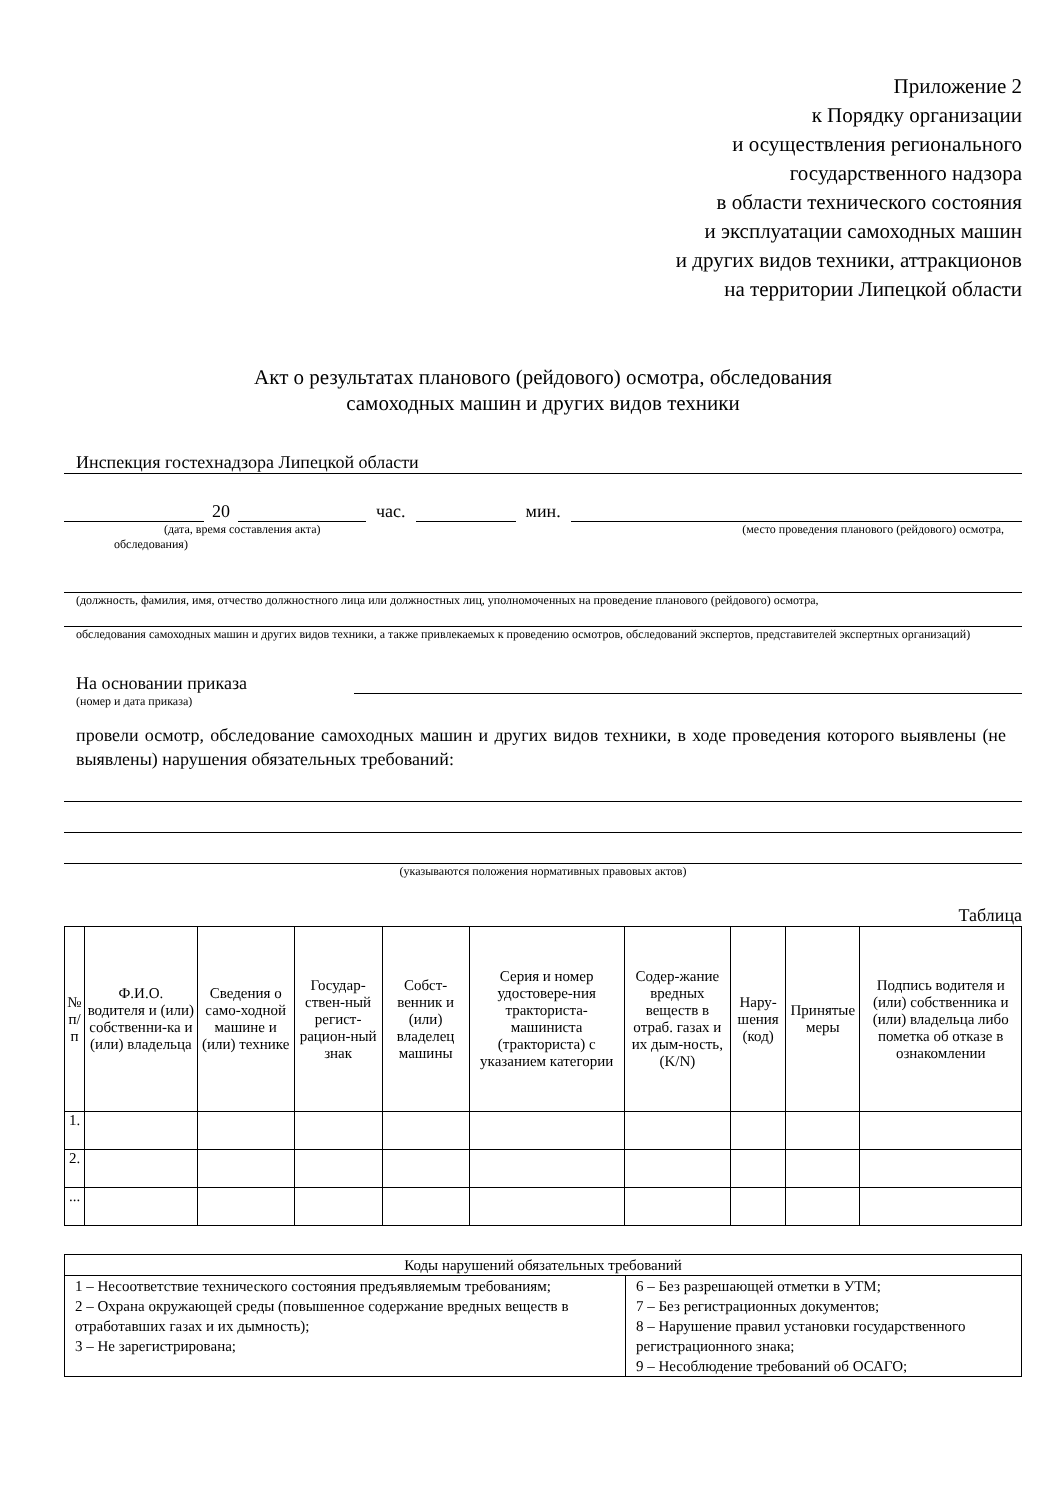Приложение 2
к Порядку организации
и осуществления регионального
государственного надзора
в области технического состояния
и эксплуатации самоходных машин
и других видов техники, аттракционов
на территории Липецкой области
Акт о результатах планового (рейдового) осмотра, обследования
самоходных машин и других видов техники
Инспекция гостехнадзора Липецкой области
20 час. мин.
(дата, время составления акта) (место проведения планового (рейдового) осмотра,
обследования)
(должность, фамилия, имя, отчество должностного лица или должностных лиц, уполномоченных на проведение планового (рейдового) осмотра,
обследования самоходных машин и других видов техники, а также привлекаемых к проведению осмотров, обследований экспертов, представителей экспертных организаций)
На основании приказа
(номер и дата приказа)
провели осмотр, обследование самоходных машин и других видов техники, в ходе проведения которого выявлены (не выявлены) нарушения обязательных требований:
(указываются положения нормативных правовых актов)
Таблица
| № п/п | Ф.И.О. водителя и (или) собственни-ка и (или) владельца | Сведения о само-ходной машине и (или) технике | Государ-ствен-ный регист-рацион-ный знак | Собст-венник и (или) владелец машины | Серия и номер удостовере-ния тракториста-машиниста (тракториста) с указанием категории | Содер-жание вредных веществ в отраб. газах и их дым-ность, (K/N) | Нару-шения (код) | Принятые меры | Подпись водителя и (или) собственника и (или) владельца либо пометка об отказе в ознакомлении |
| --- | --- | --- | --- | --- | --- | --- | --- | --- | --- |
| 1. | | | | | | | | | |
| 2. | | | | | | | | | |
| ... | | | | | | | | | |
| Коды нарушений обязательных требований | |
| 1 – Несоответствие технического состояния предъявляемым требованиям; 2 – Охрана окружающей среды (повышенное содержание вредных веществ в отработавших газах и их дымность); 3 – Не зарегистрирована; | 6 – Без разрешающей отметки в УТМ; 7 – Без регистрационных документов; 8 – Нарушение правил установки государственного регистрационного знака; 9 – Несоблюдение требований об ОСАГО; |